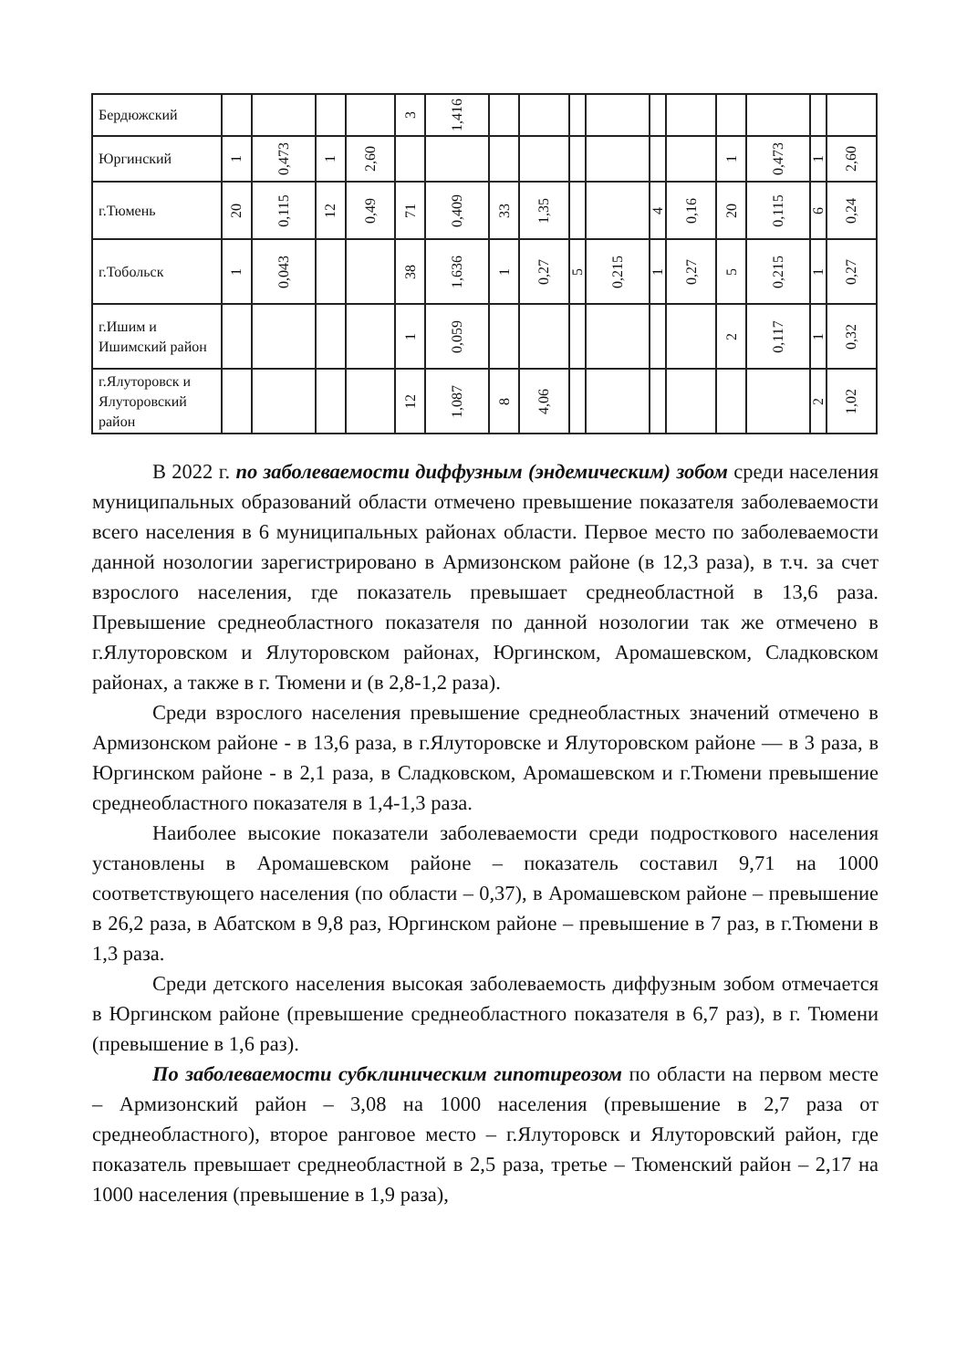| Бердюжский | | | | | 3 | 1,416 | | | | | | | | | | |
| Юргинский | 1 | 0,473 | 1 | 2,60 | | | | | | | | | 1 | 0,473 | 1 | 2,60 |
| г.Тюмень | 20 | 0,115 | 12 | 0,49 | 71 | 0,409 | 33 | 1,35 | | | 4 | 0,16 | 20 | 0,115 | 6 | 0,24 |
| г.Тобольск | 1 | 0,043 | | | 38 | 1,636 | 1 | 0,27 | 5 | 0,215 | 1 | 0,27 | 5 | 0,215 | 1 | 0,27 |
| г.Ишим и Ишимский район | | | | | 1 | 0,059 | | | | | | | 2 | 0,117 | 1 | 0,32 |
| г.Ялуторовск и Ялуторовский район | | | | | 12 | 1,087 | 8 | 4,06 | | | | | | | 2 | 1,02 |
В 2022 г. по заболеваемости диффузным (эндемическим) зобом среди населения муниципальных образований области отмечено превышение показателя заболеваемости всего населения в 6 муниципальных районах области. Первое место по заболеваемости данной нозологии зарегистрировано в Армизонском районе (в 12,3 раза), в т.ч. за счет взрослого населения, где показатель превышает среднеобластной в 13,6 раза. Превышение среднеобластного показателя по данной нозологии так же отмечено в г.Ялуторовском и Ялуторовском районах, Юргинском, Аромашевском, Сладковском районах, а также в г. Тюмени и (в 2,8-1,2 раза).
Среди взрослого населения превышение среднеобластных значений отмечено в Армизонском районе - в 13,6 раза, в г.Ялуторовске и Ялуторовском районе — в 3 раза, в Юргинском районе - в 2,1 раза, в Сладковском, Аромашевском и г.Тюмени превышение среднеобластного показателя в 1,4-1,3 раза.
Наиболее высокие показатели заболеваемости среди подросткового населения установлены в Аромашевском районе – показатель составил 9,71 на 1000 соответствующего населения (по области – 0,37), в Аромашевском районе – превышение в 26,2 раза, в Абатском в 9,8 раз, Юргинском районе – превышение в 7 раз, в г.Тюмени в 1,3 раза.
Среди детского населения высокая заболеваемость диффузным зобом отмечается в Юргинском районе (превышение среднеобластного показателя в 6,7 раз), в г. Тюмени (превышение в 1,6 раз).
По заболеваемости субклиническим гипотиреозом по области на первом месте – Армизонский район – 3,08 на 1000 населения (превышение в 2,7 раза от среднеобластного), второе ранговое место – г.Ялуторовск и Ялуторовский район, где показатель превышает среднеобластной в 2,5 раза, третье – Тюменский район – 2,17 на 1000 населения (превышение в 1,9 раза),